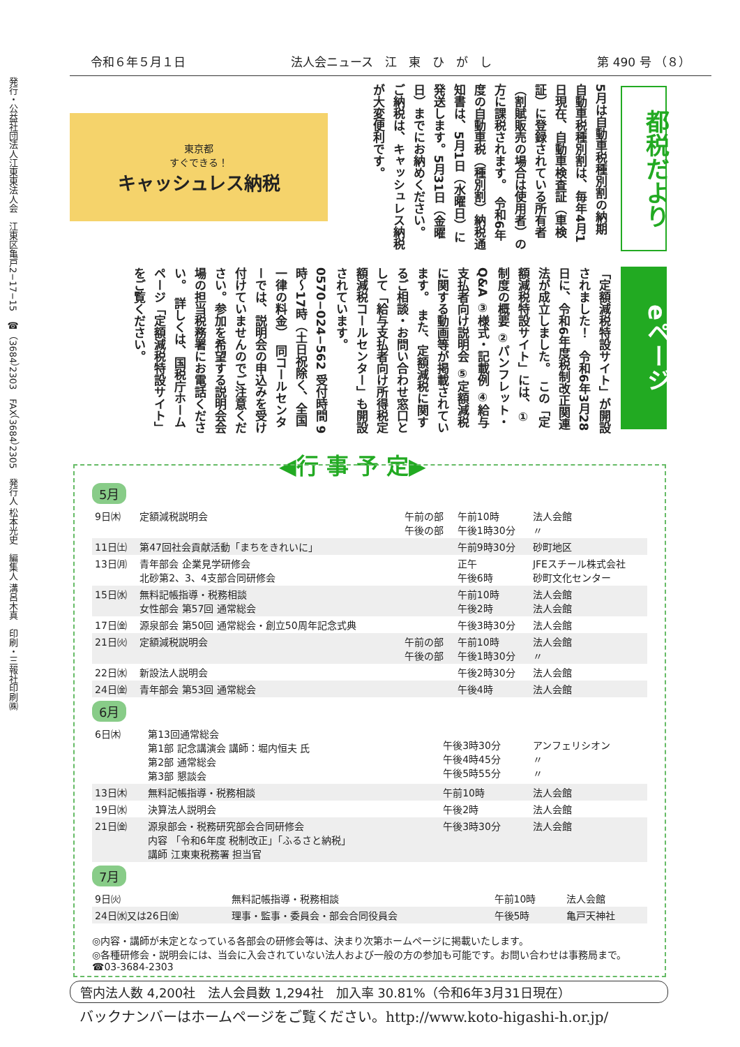発行・公益社団法人江東東法人会　江東区亀戸2−17−15　☎（3684）2303　FAX（3684）2305　発行人 松本光史　編集人 溝呂木真　印刷・三報社印刷㈱
令和６年５月１日 法人会ニュース　江　東　ひ　が　し 第 490 号 （８）
都税だより
5月は自動車税種別割の納期　自動車税種別割は、毎年4月1日現在、自動車検査証（車検証）に登録されている所有者（割賦販売の場合は使用者）の方に課税されます。　令和6年度の自動車税（種別割）納税通知書は、5月1日（水曜日）に発送します。5月31日（金曜日）までにお納めください。　ご納税は、キャッシュレス納税が大変便利です。
東京都
すぐできる！
キャッシュレス納税
eページ
「定額減税特設サイト」が開設されました！　令和6年3月28日に、令和6年度税制改正関連法が成立しました。　この「定額減税特設サイト」には、①制度の概要 ②パンフレット・Q&A ③様式・記載例 ④給与支払者向け説明会 ⑤定額減税に関する動画等が掲載されています。　また、定額減税に関するご相談・お問い合わせ窓口として「給与支払者向け所得税定額減税コールセンター」も開設されています。0570−024−562 受付時間 9時〜17時（土日祝除く、全国一律の料金）　同コールセンターでは、説明会の申込みを受け付けていませんのでご注意ください。参加を希望する説明会会場の担当税務署にお電話ください。　詳しくは、国税庁ホームページ「定額減税特設サイト」をご覧ください。
◀行 事 予 定▶
5月
| 9日㈭ | 定額減税説明会 | 午前の部 午後の部 | 午前10時 午後1時30分 | 法人会館 〃 |
| 11日㈯ | 第47回社会貢献活動「まちをきれいに」 | | 午前9時30分 | 砂町地区 |
| 13日㈪ | 青年部会 企業見学研修会 北砂第2、3、4支部合同研修会 | | 正午 午後6時 | JFEスチール株式会社 砂町文化センター |
| 15日㈬ | 無料記帳指導・税務相談 女性部会 第57回 通常総会 | | 午前10時 午後2時 | 法人会館 法人会館 |
| 17日㈮ | 源泉部会 第50回 通常総会・創立50周年記念式典 | | 午後3時30分 | 法人会館 |
| 21日㈫ | 定額減税説明会 | 午前の部 午後の部 | 午前10時 午後1時30分 | 法人会館 〃 |
| 22日㈬ | 新設法人説明会 | | 午後2時30分 | 法人会館 |
| 24日㈮ | 青年部会 第53回 通常総会 | | 午後4時 | 法人会館 |
6月
| 6日㈭ | 第13回通常総会 第1部 記念講演会 講師：堀内恒夫 氏 第2部 通常総会 第3部 懇談会 | 午後3時30分 午後4時45分 午後5時55分 | アンフェリシオン 〃 〃 |
| 13日㈭ | 無料記帳指導・税務相談 | 午前10時 | 法人会館 |
| 19日㈬ | 決算法人説明会 | 午後2時 | 法人会館 |
| 21日㈮ | 源泉部会・税務研究部会合同研修会 内容 「令和6年度 税制改正」「ふるさと納税」 講師 江東東税務署 担当官 | 午後3時30分 | 法人会館 |
7月
| 9日㈫ | 無料記帳指導・税務相談 | 午前10時 | 法人会館 |
| 24日㈬又は26日㈮ | 理事・監事・委員会・部会合同役員会 | 午後5時 | 亀戸天神社 |
◎内容・講師が未定となっている各部会の研修会等は、決まり次第ホームページに掲載いたします。
◎各種研修会・説明会には、当会に入会されていない法人および一般の方の参加も可能です。お問い合わせは事務局まで。
☎03-3684-2303
管内法人数 4,200社　法人会員数 1,294社　加入率 30.81%（令和6年3月31日現在）
バックナンバーはホームページをご覧ください。http://www.koto-higashi-h.or.jp/